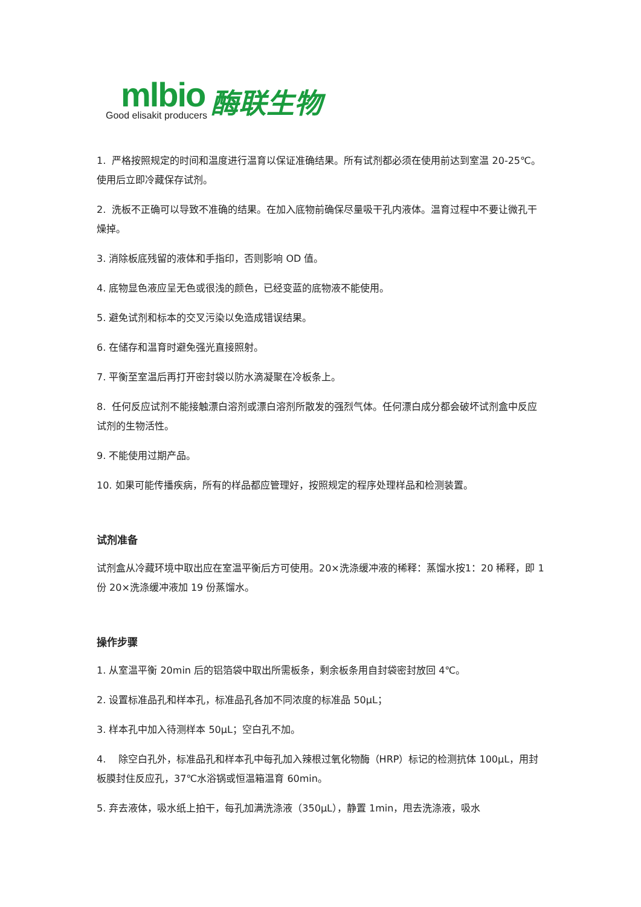mlbio
Good elisakit producers
酶联生物
1. 严格按照规定的时间和温度进行温育以保证准确结果。所有试剂都必须在使用前达到室温 20-25℃。使用后立即冷藏保存试剂。
2. 洗板不正确可以导致不准确的结果。在加入底物前确保尽量吸干孔内液体。温育过程中不要让微孔干燥掉。
3. 消除板底残留的液体和手指印，否则影响 OD 值。
4. 底物显色液应呈无色或很浅的颜色，已经变蓝的底物液不能使用。
5. 避免试剂和标本的交叉污染以免造成错误结果。
6. 在储存和温育时避免强光直接照射。
7. 平衡至室温后再打开密封袋以防水滴凝聚在冷板条上。
8. 任何反应试剂不能接触漂白溶剂或漂白溶剂所散发的强烈气体。任何漂白成分都会破坏试剂盒中反应试剂的生物活性。
9. 不能使用过期产品。
10. 如果可能传播疾病，所有的样品都应管理好，按照规定的程序处理样品和检测装置。
试剂准备
试剂盒从冷藏环境中取出应在室温平衡后方可使用。20×洗涤缓冲液的稀释：蒸馏水按1：20 稀释，即 1 份 20×洗涤缓冲液加 19 份蒸馏水。
操作步骤
1. 从室温平衡 20min 后的铝箔袋中取出所需板条，剩余板条用自封袋密封放回 4℃。
2. 设置标准品孔和样本孔，标准品孔各加不同浓度的标准品 50μL；
3. 样本孔中加入待测样本 50μL；空白孔不加。
4. 除空白孔外，标准品孔和样本孔中每孔加入辣根过氧化物酶（HRP）标记的检测抗体 100μL，用封板膜封住反应孔，37℃水浴锅或恒温箱温育 60min。
5. 弃去液体，吸水纸上拍干，每孔加满洗涤液（350μL），静置 1min，甩去洗涤液，吸水